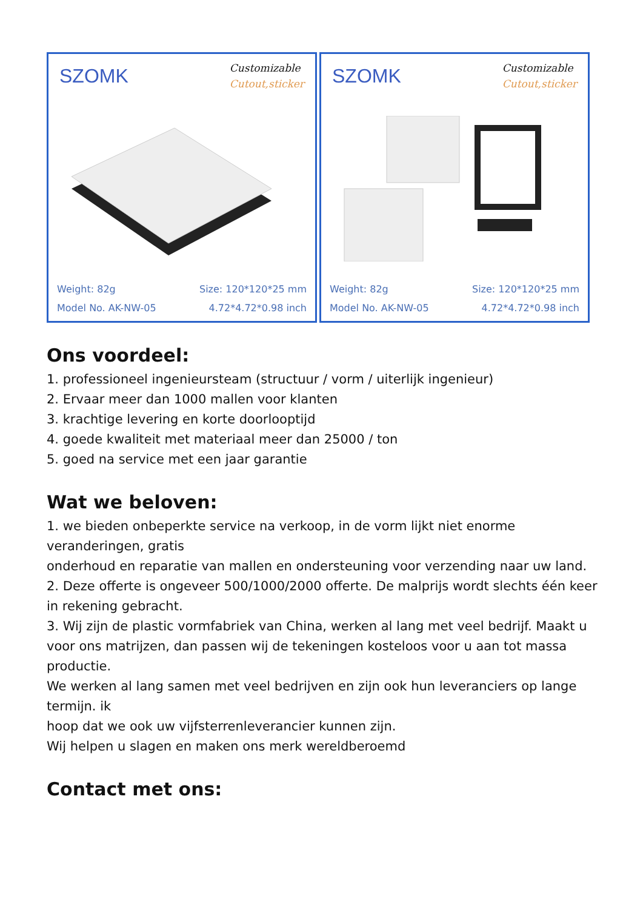SZOMK
Customizable
Cutout,sticker
Weight: 82g Size: 120*120*25 mm
Model No. AK-NW-05 4.72*4.72*0.98 inch
SZOMK
Customizable
Cutout,sticker
Weight: 82g Size: 120*120*25 mm
Model No. AK-NW-05 4.72*4.72*0.98 inch
Ons voordeel:
1. professioneel ingenieursteam (structuur / vorm / uiterlijk ingenieur)
2. Ervaar meer dan 1000 mallen voor klanten
3. krachtige levering en korte doorlooptijd
4. goede kwaliteit met materiaal meer dan 25000 / ton
5. goed na service met een jaar garantie
Wat we beloven:
1. we bieden onbeperkte service na verkoop, in de vorm lijkt niet enorme veranderingen, gratis
onderhoud en reparatie van mallen en ondersteuning voor verzending naar uw land.
2. Deze offerte is ongeveer 500/1000/2000 offerte. De malprijs wordt slechts één keer in rekening gebracht.
3. Wij zijn de plastic vormfabriek van China, werken al lang met veel bedrijf. Maakt u voor ons matrijzen, dan passen wij de tekeningen kosteloos voor u aan tot massa
productie.
We werken al lang samen met veel bedrijven en zijn ook hun leveranciers op lange termijn. ik
hoop dat we ook uw vijfsterrenleverancier kunnen zijn.
Wij helpen u slagen en maken ons merk wereldberoemd
Contact met ons: